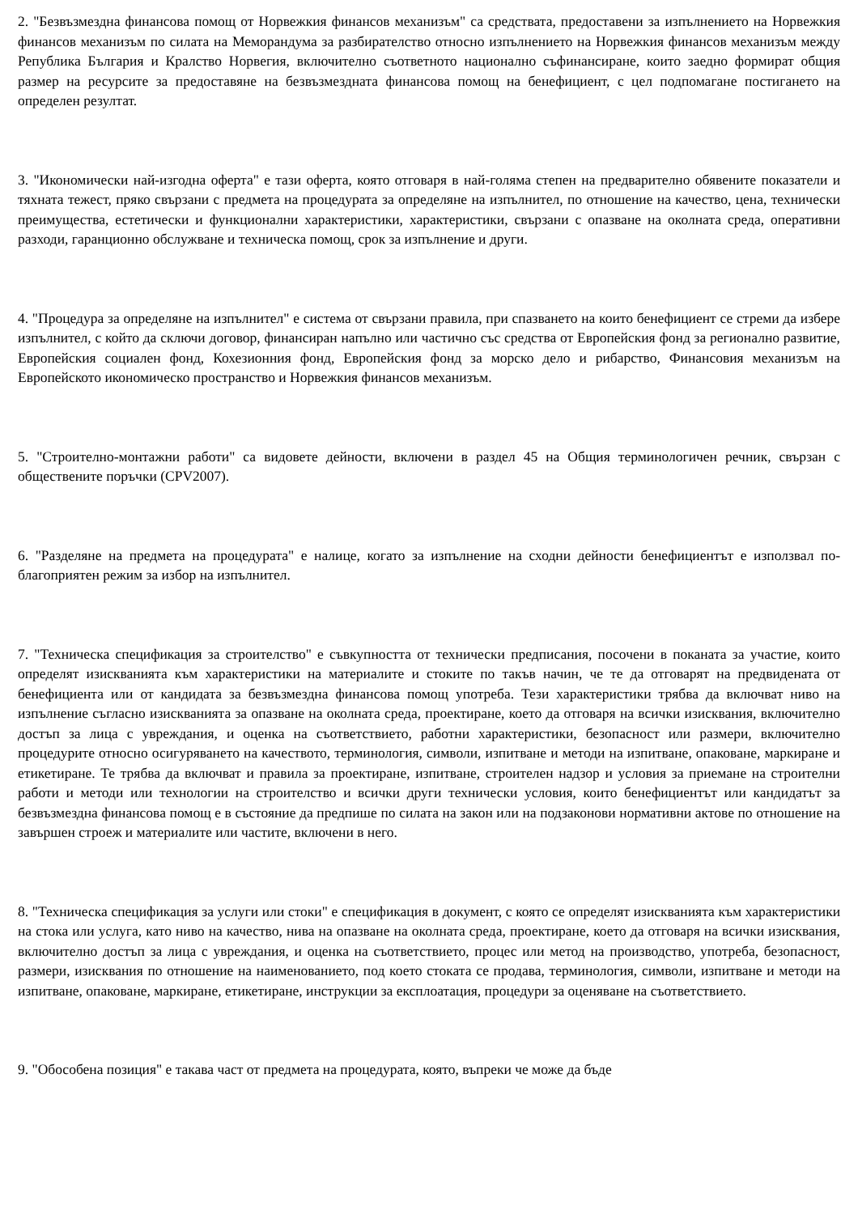2. "Безвъзмездна финансова помощ от Норвежкия финансов механизъм" са средствата, предоставени за изпълнението на Норвежкия финансов механизъм по силата на Меморандума за разбирателство относно изпълнението на Норвежкия финансов механизъм между Република България и Кралство Норвегия, включително съответното национално съфинансиране, които заедно формират общия размер на ресурсите за предоставяне на безвъзмездната финансова помощ на бенефициент, с цел подпомагане постигането на определен резултат.
3. "Икономически най-изгодна оферта" е тази оферта, която отговаря в най-голяма степен на предварително обявените показатели и тяхната тежест, пряко свързани с предмета на процедурата за определяне на изпълнител, по отношение на качество, цена, технически преимущества, естетически и функционални характеристики, характеристики, свързани с опазване на околната среда, оперативни разходи, гаранционно обслужване и техническа помощ, срок за изпълнение и други.
4. "Процедура за определяне на изпълнител" е система от свързани правила, при спазването на които бенефициент се стреми да избере изпълнител, с който да сключи договор, финансиран напълно или частично със средства от Европейския фонд за регионално развитие, Европейския социален фонд, Кохезионния фонд, Европейския фонд за морско дело и рибарство, Финансовия механизъм на Европейското икономическо пространство и Норвежкия финансов механизъм.
5. "Строително-монтажни работи" са видовете дейности, включени в раздел 45 на Общия терминологичен речник, свързан с обществените поръчки (CPV2007).
6. "Разделяне на предмета на процедурата" е налице, когато за изпълнение на сходни дейности бенефициентът е използвал по-благоприятен режим за избор на изпълнител.
7. "Техническа спецификация за строителство" е съвкупността от технически предписания, посочени в поканата за участие, които определят изискванията към характеристики на материалите и стоките по такъв начин, че те да отговарят на предвидената от бенефициента или от кандидата за безвъзмездна финансова помощ употреба. Тези характеристики трябва да включват ниво на изпълнение съгласно изискванията за опазване на околната среда, проектиране, което да отговаря на всички изисквания, включително достъп за лица с увреждания, и оценка на съответствието, работни характеристики, безопасност или размери, включително процедурите относно осигуряването на качеството, терминология, символи, изпитване и методи на изпитване, опаковане, маркиране и етикетиране. Те трябва да включват и правила за проектиране, изпитване, строителен надзор и условия за приемане на строителни работи и методи или технологии на строителство и всички други технически условия, които бенефициентът или кандидатът за безвъзмездна финансова помощ е в състояние да предпише по силата на закон или на подзаконови нормативни актове по отношение на завършен строеж и материалите или частите, включени в него.
8. "Техническа спецификация за услуги или стоки" е спецификация в документ, с която се определят изискванията към характеристики на стока или услуга, като ниво на качество, нива на опазване на околната среда, проектиране, което да отговаря на всички изисквания, включително достъп за лица с увреждания, и оценка на съответствието, процес или метод на производство, употреба, безопасност, размери, изисквания по отношение на наименованието, под което стоката се продава, терминология, символи, изпитване и методи на изпитване, опаковане, маркиране, етикетиране, инструкции за експлоатация, процедури за оценяване на съответствието.
9. "Обособена позиция" е такава част от предмета на процедурата, която, въпреки че може да бъде